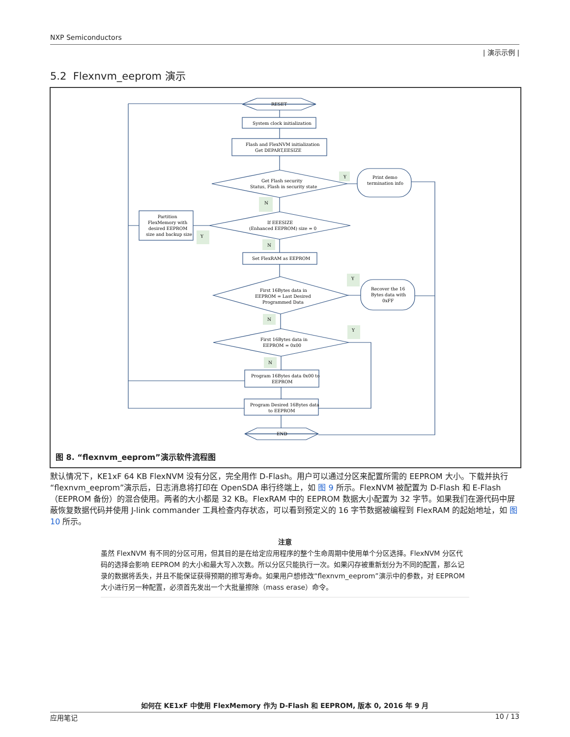NXP Semiconductors
| 演示示例 |
5.2 Flexnvm_eeprom 演示
RESET
System clock initialization
Flash and FlexNVM initialization
Get DEPART,EESIZE
Get Flash security
Status, Flash in security state
Print demo
termination info
Partition
FlexMemory with
desired EEPROM
size and backup size
If EEESIZE
(Enhanced EEPROM) size = 0
Set FlexRAM as EEPROM
First 16Bytes data in
EEPROM = Last Desired
Programmed Data
Recover the 16
Bytes data with
0xFF
First 16Bytes data in
EEPROM = 0x00
Program 16Bytes data 0x00 to
EEPROM
Program Desired 16Bytes data
to EEPROM
END
Y
N
Y
N
Y
N
Y
N
图 8. “flexnvm_eeprom”演示软件流程图
默认情况下，KE1xF 64 KB FlexNVM 没有分区，完全用作 D-Flash。用户可以通过分区来配置所需的 EEPROM 大小。下载并执行“flexnvm_eeprom”演示后，日志消息将打印在 OpenSDA 串行终端上，如 图 9 所示。FlexNVM 被配置为 D-Flash 和 E-Flash（EEPROM 备份）的混合使用。两者的大小都是 32 KB。FlexRAM 中的 EEPROM 数据大小配置为 32 字节。如果我们在源代码中屏蔽恢复数据代码并使用 J-link commander 工具检查内存状态，可以看到预定义的 16 字节数据被编程到 FlexRAM 的起始地址，如 图 10 所示。
注意
虽然 FlexNVM 有不同的分区可用，但其目的是在给定应用程序的整个生命周期中使用单个分区选择。FlexNVM 分区代码的选择会影响 EEPROM 的大小和最大写入次数。所以分区只能执行一次。如果闪存被重新划分为不同的配置，那么记录的数据将丢失，并且不能保证获得预期的擦写寿命。如果用户想修改“flexnvm_eeprom”演示中的参数，对 EEPROM 大小进行另一种配置，必须首先发出一个大批量擦除（mass erase）命令。
如何在 KE1xF 中使用 FlexMemory 作为 D-Flash 和 EEPROM, 版本 0, 2016 年 9 月
应用笔记 10 / 13